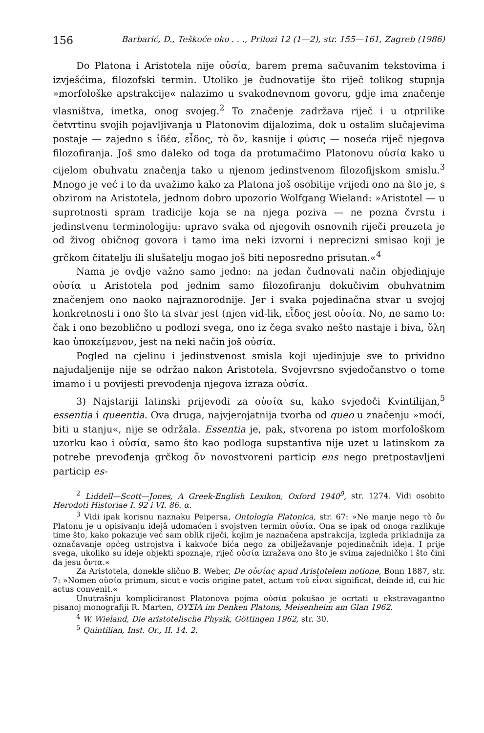156 Barbarić, D., Teškoće oko . . ., Prilozi 12 (1—2), str. 155—161, Zagreb (1986)
Do Platona i Aristotela nije οὐσία, barem prema sačuvanim tekstovima i izvješćima, filozofski termin. Utoliko je čudnovatije što riječ tolikog stupnja »morfološke apstrakcije« nalazimo u svakodnevnom govoru, gdje ima značenje vlasništva, imetka, onog svojeg.<sup>2</sup> To značenje zadržava riječ i u otprilike četvrtinu svojih pojavljivanja u Platonovim dijalozima, dok u ostalim slučajevima postaje — zajedno s ἰδέα, εἶδος, τὸ ὄν, kasnije i φύσις — noseća riječ njegova filozofiranja. Još smo daleko od toga da protumačimo Platonovu οὐσία kako u cijelom obuhvatu značenja tako u njenom jedinstvenom filozofijskom smislu.<sup>3</sup> Mnogo je već i to da uvažimo kako za Platona još osobitije vrijedi ono na što je, s obzirom na Aristotela, jednom dobro upozorio Wolfgang Wieland: »Aristotel — u suprotnosti spram tradicije koja se na njega poziva — ne pozna čvrstu i jedinstvenu terminologiju: upravo svaka od njegovih osnovnih riječi preuzeta je od živog običnog govora i tamo ima neki izvorni i neprecizni smisao koji je grčkom čitatelju ili slušatelju mogao još biti neposredno prisutan.«<sup>4</sup>
Nama je ovdje važno samo jedno: na jedan čudnovati način objedinjuje οὐσία u Aristotela pod jednim samo filozofiranju dokučivim obuhvatnim značenjem ono naoko najraznorodnije. Jer i svaka pojedinačna stvar u svojoj konkretnosti i ono što ta stvar jest (njen vid-lik, εἶδος jest οὐσία. No, ne samo to: čak i ono bezoblično u podlozi svega, ono iz čega svako nešto nastaje i biva, ὕλη kao ὑποκείμενον, jest na neki način još οὐσία.
Pogled na cjelinu i jedinstvenost smisla koji ujedinjuje sve to prividno najudaljenije nije se održao nakon Aristotela. Svojevrsno svjedočanstvo o tome imamo i u povijesti prevođenja njegova izraza οὐσία.
3) Najstariji latinski prijevodi za οὐσία su, kako svjedoči Kvintilijan,<sup>5</sup> essentia i queentia. Ova druga, najvjerojatnija tvorba od queo u značenju »moći, biti u stanju«, nije se održala. Essentia je, pak, stvorena po istom morfološkom uzorku kao i οὐσία, samo što kao podloga supstantiva nije uzet u latinskom za potrebe prevođenja grčkog ὄν novostvoreni particip ens nego pretpostavljeni particip es-
<sup>2</sup> Liddell—Scott—Jones, A Greek-English Lexikon, Oxford 1940<sup>9</sup>, str. 1274. Vidi osobito Herodoti Historiae I. 92 i VI. 86. α.
<sup>3</sup> Vidi ipak korisnu naznaku Peipersa, Ontologia Platonica, str. 67: »Ne manje nego τὸ ὄν Platonu je u opisivanju idejâ udomaćen i svojstven termin οὐσία. Ona se ipak od onoga razlikuje time što, kako pokazuje već sam oblik riječi, kojim je naznačena apstrakcija, izgleda prikladnija za označavanje općeg ustrojstva i kakvoće bića nego za obilježavanje pojedinačnih ideja. I prije svega, ukoliko su ideje objekti spoznaje, riječ οὐσία izražava ono što je svima zajedničko i što čini da jesu ὄντα.«
Za Aristotela, donekle slično B. Weber, De οὐσίας apud Aristotelem notione, Bonn 1887, str. 7: »Nomen οὐσία primum, sicut e vocis origine patet, actum τοῦ εἶναι significat, deinde id, cui hic actus convenit.«
Unutrašnju kompliciranost Platonova pojma οὐσία pokušao je ocrtati u ekstravagantno pisanoj monografiji R. Marten, ΟΥΣΙΑ im Denken Platons, Meisenheim am Glan 1962.
<sup>4</sup> W. Wieland, Die aristotelische Physik, Göttingen 1962, str. 30.
<sup>5</sup> Quintilian, Inst. Or., II. 14. 2.